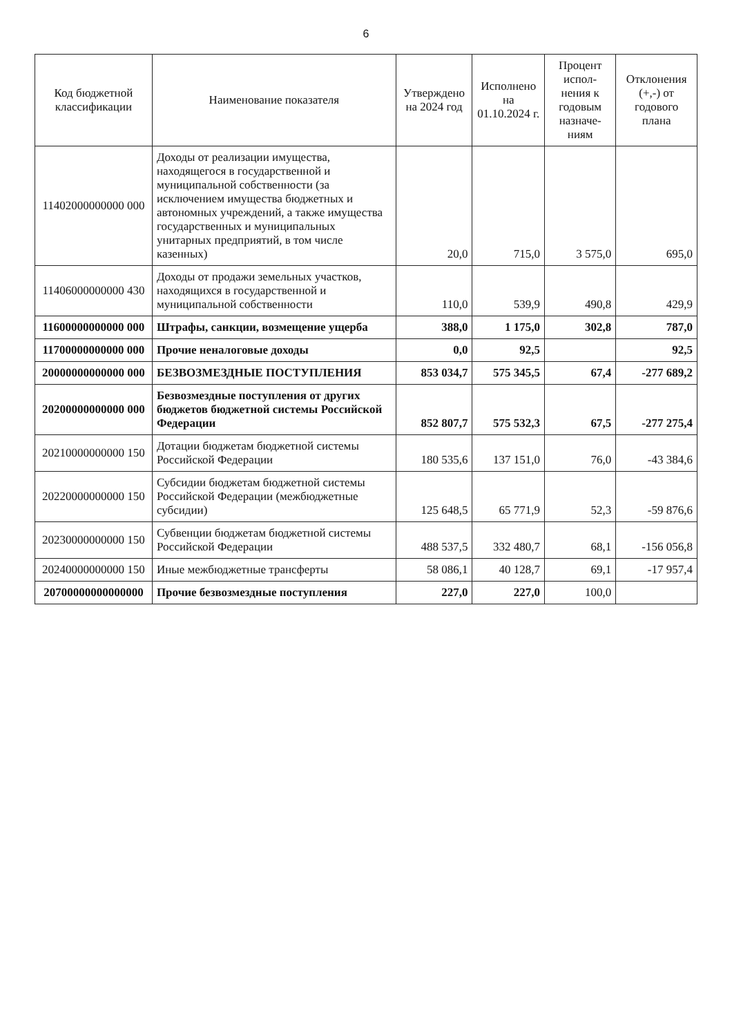6
| Код бюджетной классификации | Наименование показателя | Утверждено на 2024 год | Исполнено на 01.10.2024 г. | Процент испол-нения к годовым назначе-ниям | Отклонения (+,-) от годового плана |
| --- | --- | --- | --- | --- | --- |
| 11402000000000 000 | Доходы от реализации имущества, находящегося в государственной и муниципальной собственности (за исключением имущества бюджетных и автономных учреждений, а также имущества государственных и муниципальных унитарных предприятий, в том числе казенных) | 20,0 | 715,0 | 3 575,0 | 695,0 |
| 11406000000000 430 | Доходы от продажи земельных участков, находящихся в государственной и муниципальной собственности | 110,0 | 539,9 | 490,8 | 429,9 |
| 11600000000000 000 | Штрафы, санкции, возмещение ущерба | 388,0 | 1 175,0 | 302,8 | 787,0 |
| 11700000000000 000 | Прочие неналоговые доходы | 0,0 | 92,5 | | 92,5 |
| 20000000000000 000 | БЕЗВОЗМЕЗДНЫЕ ПОСТУПЛЕНИЯ | 853 034,7 | 575 345,5 | 67,4 | -277 689,2 |
| 20200000000000 000 | Безвозмездные поступления от других бюджетов бюджетной системы Российской Федерации | 852 807,7 | 575 532,3 | 67,5 | -277 275,4 |
| 20210000000000 150 | Дотации бюджетам бюджетной системы Российской Федерации | 180 535,6 | 137 151,0 | 76,0 | -43 384,6 |
| 20220000000000 150 | Субсидии бюджетам бюджетной системы Российской Федерации (межбюджетные субсидии) | 125 648,5 | 65 771,9 | 52,3 | -59 876,6 |
| 20230000000000 150 | Субвенции бюджетам бюджетной системы Российской Федерации | 488 537,5 | 332 480,7 | 68,1 | -156 056,8 |
| 20240000000000 150 | Иные межбюджетные трансферты | 58 086,1 | 40 128,7 | 69,1 | -17 957,4 |
| 20700000000000000 | Прочие безвозмездные поступления | 227,0 | 227,0 | 100,0 | |